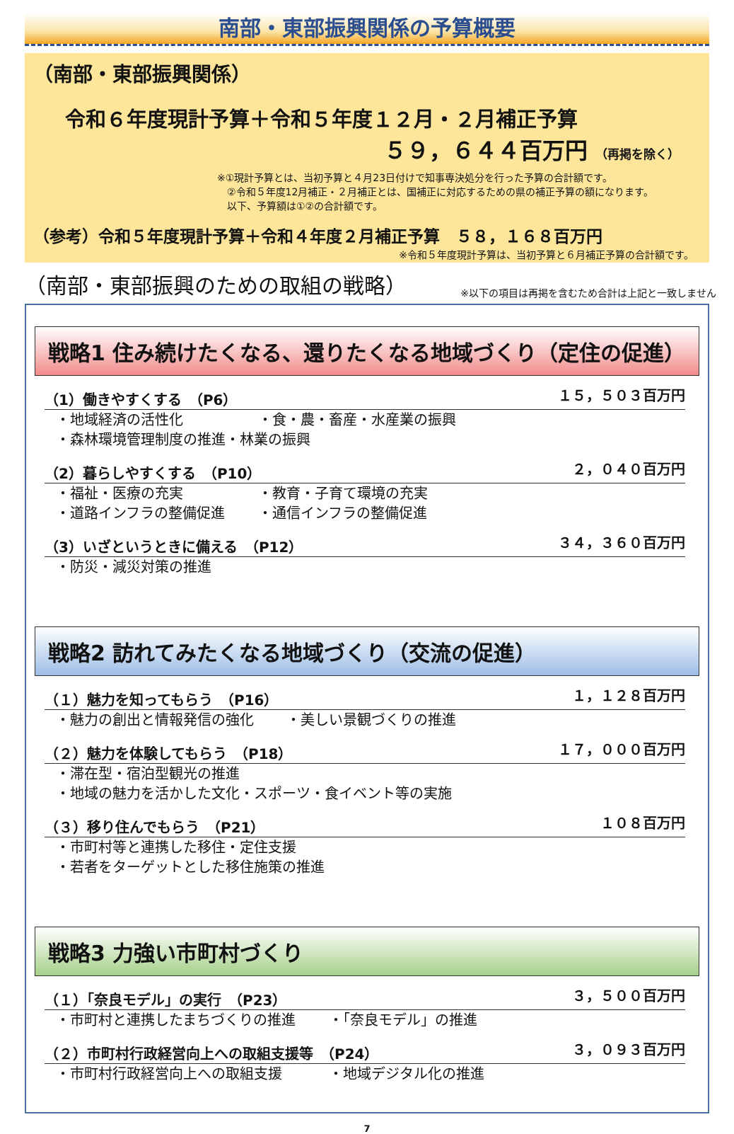南部・東部振興関係の予算概要
（南部・東部振興関係）
令和６年度現計予算＋令和５年度１２月・２月補正予算
５９，６４４百万円 （再掲を除く）
※①現計予算とは、当初予算と４月23日付けで知事専決処分を行った予算の合計額です。
　②令和５年度12月補正・２月補正とは、国補正に対応するための県の補正予算の額になります。
　以下、予算額は①②の合計額です。
（参考）令和５年度現計予算＋令和４年度２月補正予算　５８，１６８百万円
※令和５年度現計予算は、当初予算と６月補正予算の合計額です。
（南部・東部振興のための取組の戦略）
※以下の項目は再掲を含むため合計は上記と一致しません
戦略1 住み続けたくなる、還りたくなる地域づくり（定住の促進）
（1）働きやすくする　（P6） １５，５０３百万円
・地域経済の活性化 ・食・農・畜産・水産業の振興
・森林環境管理制度の推進・林業の振興
（2）暮らしやすくする　（P10） ２，０４０百万円
・福祉・医療の充実 ・教育・子育て環境の充実
・道路インフラの整備促進 ・通信インフラの整備促進
（3）いざというときに備える　（P12） ３４，３６０百万円
・防災・減災対策の推進
戦略2 訪れてみたくなる地域づくり（交流の促進）
（１）魅力を知ってもらう　（P16） １，１２８百万円
・魅力の創出と情報発信の強化 ・美しい景観づくりの推進
（２）魅力を体験してもらう　（P18） １７，０００百万円
・滞在型・宿泊型観光の推進
・地域の魅力を活かした文化・スポーツ・食イベント等の実施
（３）移り住んでもらう　（P21） １０８百万円
・市町村等と連携した移住・定住支援
・若者をターゲットとした移住施策の推進
戦略3 力強い市町村づくり
（１）「奈良モデル」の実行　（P23） ３，５００百万円
・市町村と連携したまちづくりの推進 ・「奈良モデル」の推進
（２）市町村行政経営向上への取組支援等　（P24） ３，０９３百万円
・市町村行政経営向上への取組支援 ・地域デジタル化の推進
7